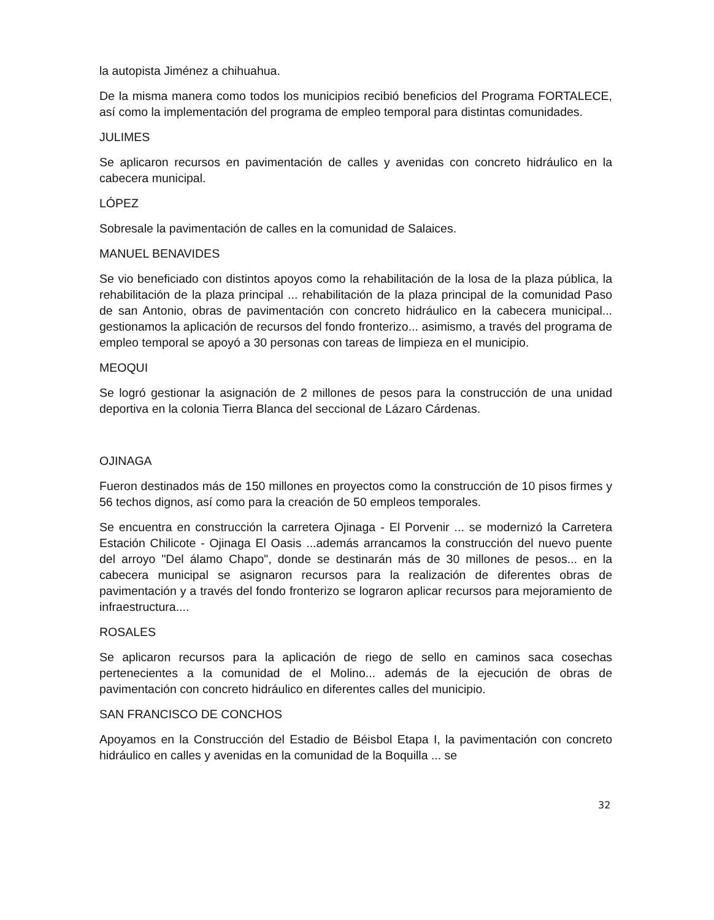la autopista Jiménez a chihuahua.
De la misma manera como todos los municipios recibió beneficios del Programa FORTALECE, así como la implementación del programa de empleo temporal para distintas comunidades.
JULIMES
Se aplicaron recursos en pavimentación de calles y avenidas con concreto hidráulico en la cabecera municipal.
LÓPEZ
Sobresale la pavimentación de calles en la comunidad de Salaices.
MANUEL BENAVIDES
Se vio beneficiado con distintos apoyos como la rehabilitación de la losa de la plaza pública, la rehabilitación de la plaza principal ... rehabilitación de la plaza principal de la comunidad Paso de san Antonio, obras de pavimentación con concreto hidráulico en la cabecera municipal... gestionamos la aplicación de recursos del fondo fronterizo... asimismo, a través del programa de empleo temporal se apoyó a 30 personas con tareas de limpieza en el municipio.
MEOQUI
Se logró gestionar la asignación de 2 millones de pesos para la construcción de una unidad deportiva en la colonia Tierra Blanca del seccional de Lázaro Cárdenas.
OJINAGA
Fueron destinados más de 150 millones en proyectos como la construcción de 10 pisos firmes y 56 techos dignos, así como para la creación de 50 empleos temporales.
Se encuentra en construcción la carretera Ojinaga - El Porvenir ... se modernizó la Carretera Estación Chilicote - Ojinaga El Oasis ...además arrancamos la construcción del nuevo puente del arroyo "Del álamo Chapo", donde se destinarán más de 30 millones de pesos... en la cabecera municipal se asignaron recursos para la realización de diferentes obras de pavimentación y a través del fondo fronterizo se lograron aplicar recursos para mejoramiento de infraestructura....
ROSALES
Se aplicaron recursos para la aplicación de riego de sello en caminos saca cosechas pertenecientes a la comunidad de el Molino... además de la ejecución de obras de pavimentación con concreto hidráulico en diferentes calles del municipio.
SAN FRANCISCO DE CONCHOS
Apoyamos en la Construcción del Estadio de Béisbol Etapa I, la pavimentación con concreto hidráulico en calles y avenidas en la comunidad de la Boquilla ... se
32